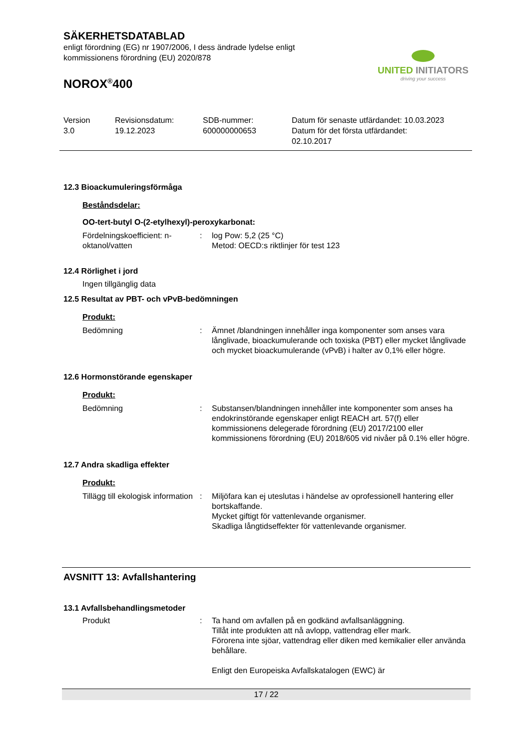SÄKERHETSDATABLAD
enligt förordning (EG) nr 1907/2006, I dess ändrade lydelse enligt
kommissionens förordning (EU) 2020/878
UNITED INITIATORS
driving your success
NOROX<sup>®</sup>400
Version
3.0
Revisionsdatum:
19.12.2023
SDB-nummer:
600000000653
Datum för senaste utfärdandet: 10.03.2023
Datum för det första utfärdandet:
02.10.2017
12.3 Bioackumuleringsförmåga
Beståndsdelar:
OO-tert-butyl O-(2-etylhexyl)-peroxykarbonat:
Fördelningskoefficient: n-oktanol/vatten
: log Pow: 5,2 (25 °C)
Metod: OECD:s riktlinjer för test 123
12.4 Rörlighet i jord
Ingen tillgänglig data
12.5 Resultat av PBT- och vPvB-bedömningen
Produkt:
Bedömning : Ämnet /blandningen innehåller inga komponenter som anses vara långlivade, bioackumulerande och toxiska (PBT) eller mycket långlivade och mycket bioackumulerande (vPvB) i halter av 0,1% eller högre.
12.6 Hormonstörande egenskaper
Produkt:
Bedömning : Substansen/blandningen innehåller inte komponenter som anses ha endokrinstörande egenskaper enligt REACH art. 57(f) eller kommissionens delegerade förordning (EU) 2017/2100 eller kommissionens förordning (EU) 2018/605 vid nivåer på 0.1% eller högre.
12.7 Andra skadliga effekter
Produkt:
Tillägg till ekologisk information
: Miljöfara kan ej uteslutas i händelse av oprofessionell hantering eller bortskaffande.
Mycket giftigt för vattenlevande organismer.
Skadliga långtidseffekter för vattenlevande organismer.
AVSNITT 13: Avfallshantering
13.1 Avfallsbehandlingsmetoder
Produkt : Ta hand om avfallen på en godkänd avfallsanläggning.
Tillåt inte produkten att nå avlopp, vattendrag eller mark.
Förorena inte sjöar, vattendrag eller diken med kemikalier eller använda behållare.
Enligt den Europeiska Avfallskatalogen (EWC) är
17 / 22